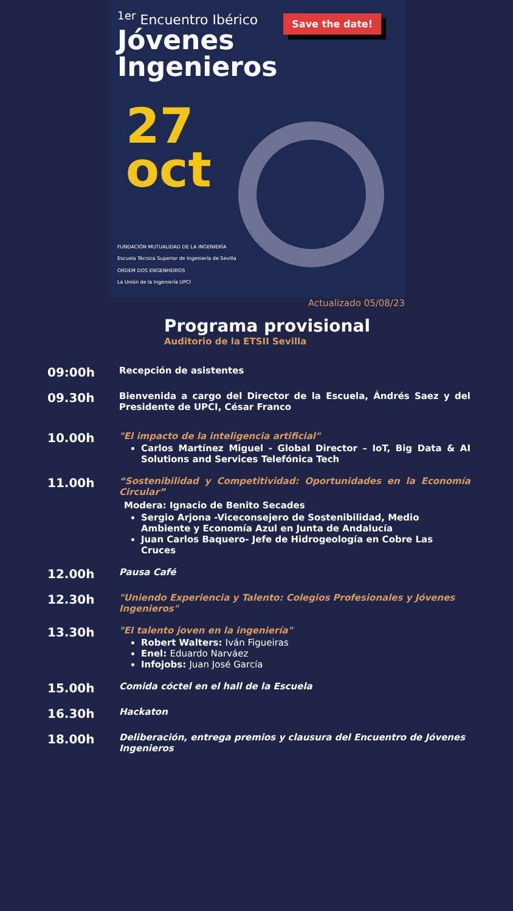<sup>1er</sup> Encuentro Ibérico
Jóvenes
Ingenieros
Save the date!
27
oct
FUNDACIÓN MUTUALIDAD DE LA INGENIERÍA Escuela Técnica Superior de Ingeniería de Sevilla ORDEM DOS ENGENHEIROS La Unión de la Ingeniería UPCI
Actualizado 05/08/23
Programa provisional
Auditorio de la ETSII Sevilla
09:00h
Recepción de asistentes
09.30h
Bienvenida a cargo del Director de la Escuela, Ándrés Saez y del Presidente de UPCI, César Franco
10.00h
"El impacto de la inteligencia artificial"
Carlos Martínez Miguel - Global Director – IoT, Big Data & AI Solutions and Services Telefónica Tech
11.00h
“Sostenibilidad y Competitividad: Oportunidades en la Economía Circular”
Modera: Ignacio de Benito Secades
Sergio Arjona -Viceconsejero de Sostenibilidad, Medio Ambiente y Economía Azul en Junta de Andalucía
Juan Carlos Baquero- Jefe de Hidrogeología en Cobre Las Cruces
12.00h
Pausa Café
12.30h
"Uniendo Experiencia y Talento: Colegios Profesionales y Jóvenes Ingenieros"
13.30h
"El talento joven en la ingeniería"
Robert Walters: Iván Figueiras
Enel: Eduardo Narváez
Infojobs: Juan José García
15.00h
Comida cóctel en el hall de la Escuela
16.30h
Hackaton
18.00h
Deliberación, entrega premios y clausura del Encuentro de Jóvenes Ingenieros